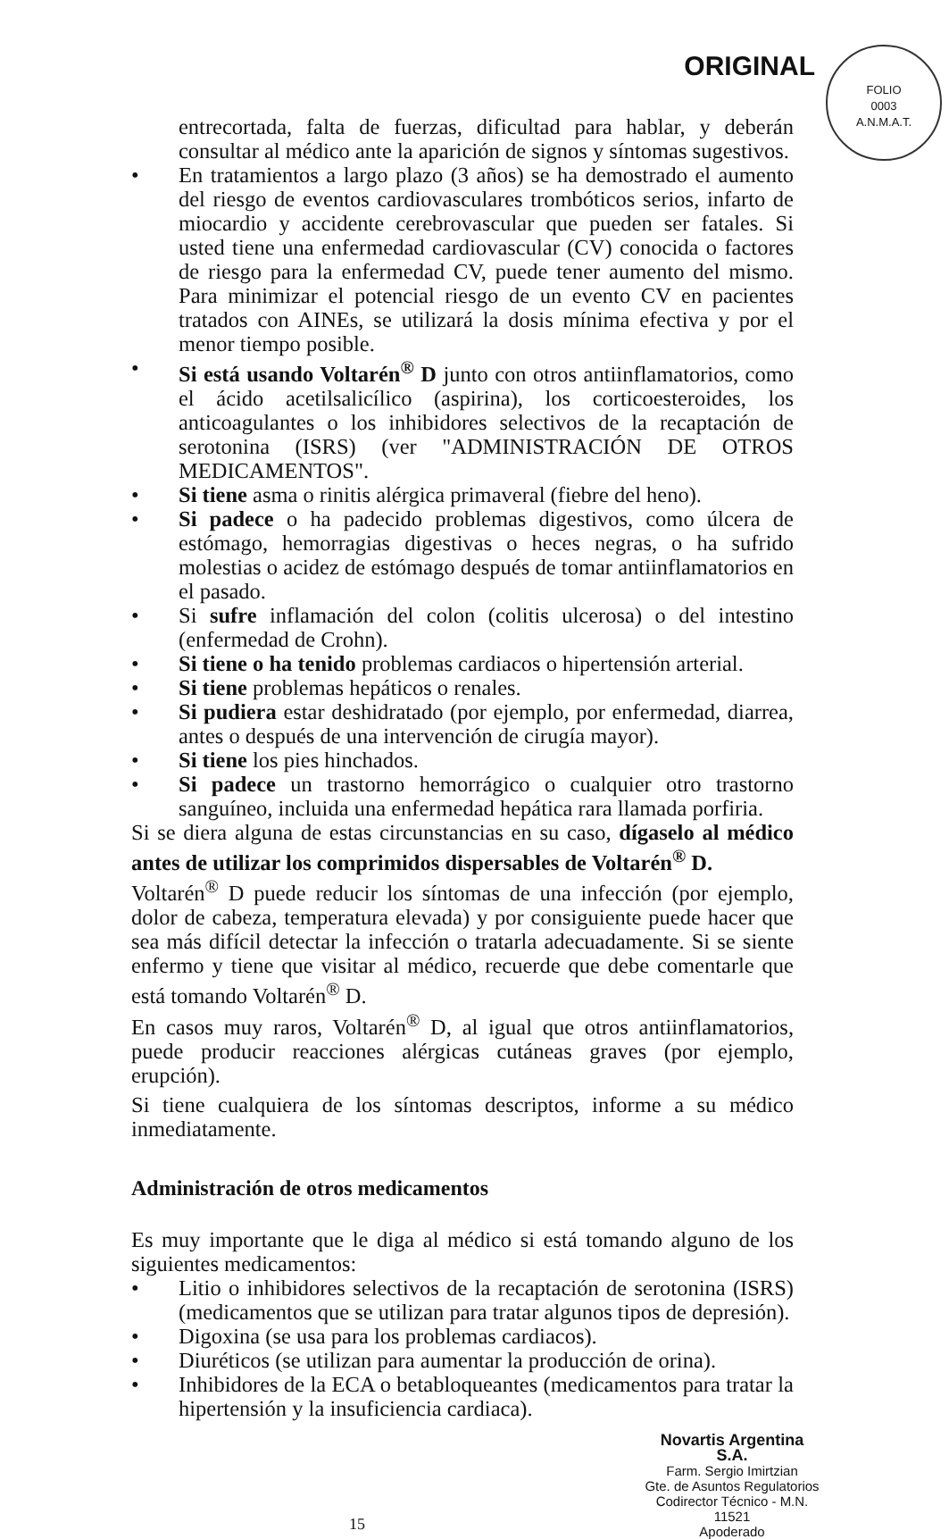ORIGINAL
FOLIO
0003
A.N.M.A.T.
entrecortada, falta de fuerzas, dificultad para hablar, y deberán consultar al médico ante la aparición de signos y síntomas sugestivos.
• En tratamientos a largo plazo (3 años) se ha demostrado el aumento del riesgo de eventos cardiovasculares trombóticos serios, infarto de miocardio y accidente cerebrovascular que pueden ser fatales. Si usted tiene una enfermedad cardiovascular (CV) conocida o factores de riesgo para la enfermedad CV, puede tener aumento del mismo. Para minimizar el potencial riesgo de un evento CV en pacientes tratados con AINEs, se utilizará la dosis mínima efectiva y por el menor tiempo posible.
• Si está usando Voltarén<sup>®</sup> D junto con otros antiinflamatorios, como el ácido acetilsalicílico (aspirina), los corticoesteroides, los anticoagulantes o los inhibidores selectivos de la recaptación de serotonina (ISRS) (ver "ADMINISTRACIÓN DE OTROS MEDICAMENTOS".
• Si tiene asma o rinitis alérgica primaveral (fiebre del heno).
• Si padece o ha padecido problemas digestivos, como úlcera de estómago, hemorragias digestivas o heces negras, o ha sufrido molestias o acidez de estómago después de tomar antiinflamatorios en el pasado.
• Si sufre inflamación del colon (colitis ulcerosa) o del intestino (enfermedad de Crohn).
• Si tiene o ha tenido problemas cardiacos o hipertensión arterial.
• Si tiene problemas hepáticos o renales.
• Si pudiera estar deshidratado (por ejemplo, por enfermedad, diarrea, antes o después de una intervención de cirugía mayor).
• Si tiene los pies hinchados.
• Si padece un trastorno hemorrágico o cualquier otro trastorno sanguíneo, incluida una enfermedad hepática rara llamada porfiria.
Si se diera alguna de estas circunstancias en su caso, dígaselo al médico antes de utilizar los comprimidos dispersables de Voltarén<sup>®</sup> D.
Voltarén<sup>®</sup> D puede reducir los síntomas de una infección (por ejemplo, dolor de cabeza, temperatura elevada) y por consiguiente puede hacer que sea más difícil detectar la infección o tratarla adecuadamente. Si se siente enfermo y tiene que visitar al médico, recuerde que debe comentarle que está tomando Voltarén<sup>®</sup> D.
En casos muy raros, Voltarén<sup>®</sup> D, al igual que otros antiinflamatorios, puede producir reacciones alérgicas cutáneas graves (por ejemplo, erupción).
Si tiene cualquiera de los síntomas descriptos, informe a su médico inmediatamente.
Administración de otros medicamentos
Es muy importante que le diga al médico si está tomando alguno de los siguientes medicamentos:
• Litio o inhibidores selectivos de la recaptación de serotonina (ISRS) (medicamentos que se utilizan para tratar algunos tipos de depresión).
• Digoxina (se usa para los problemas cardiacos).
• Diuréticos (se utilizan para aumentar la producción de orina).
• Inhibidores de la ECA o betabloqueantes (medicamentos para tratar la hipertensión y la insuficiencia cardiaca).
Novartis Argentina S.A.
Farm. Sergio Imirtzian
Gte. de Asuntos Regulatorios
Codirector Técnico - M.N. 11521
Apoderado
15